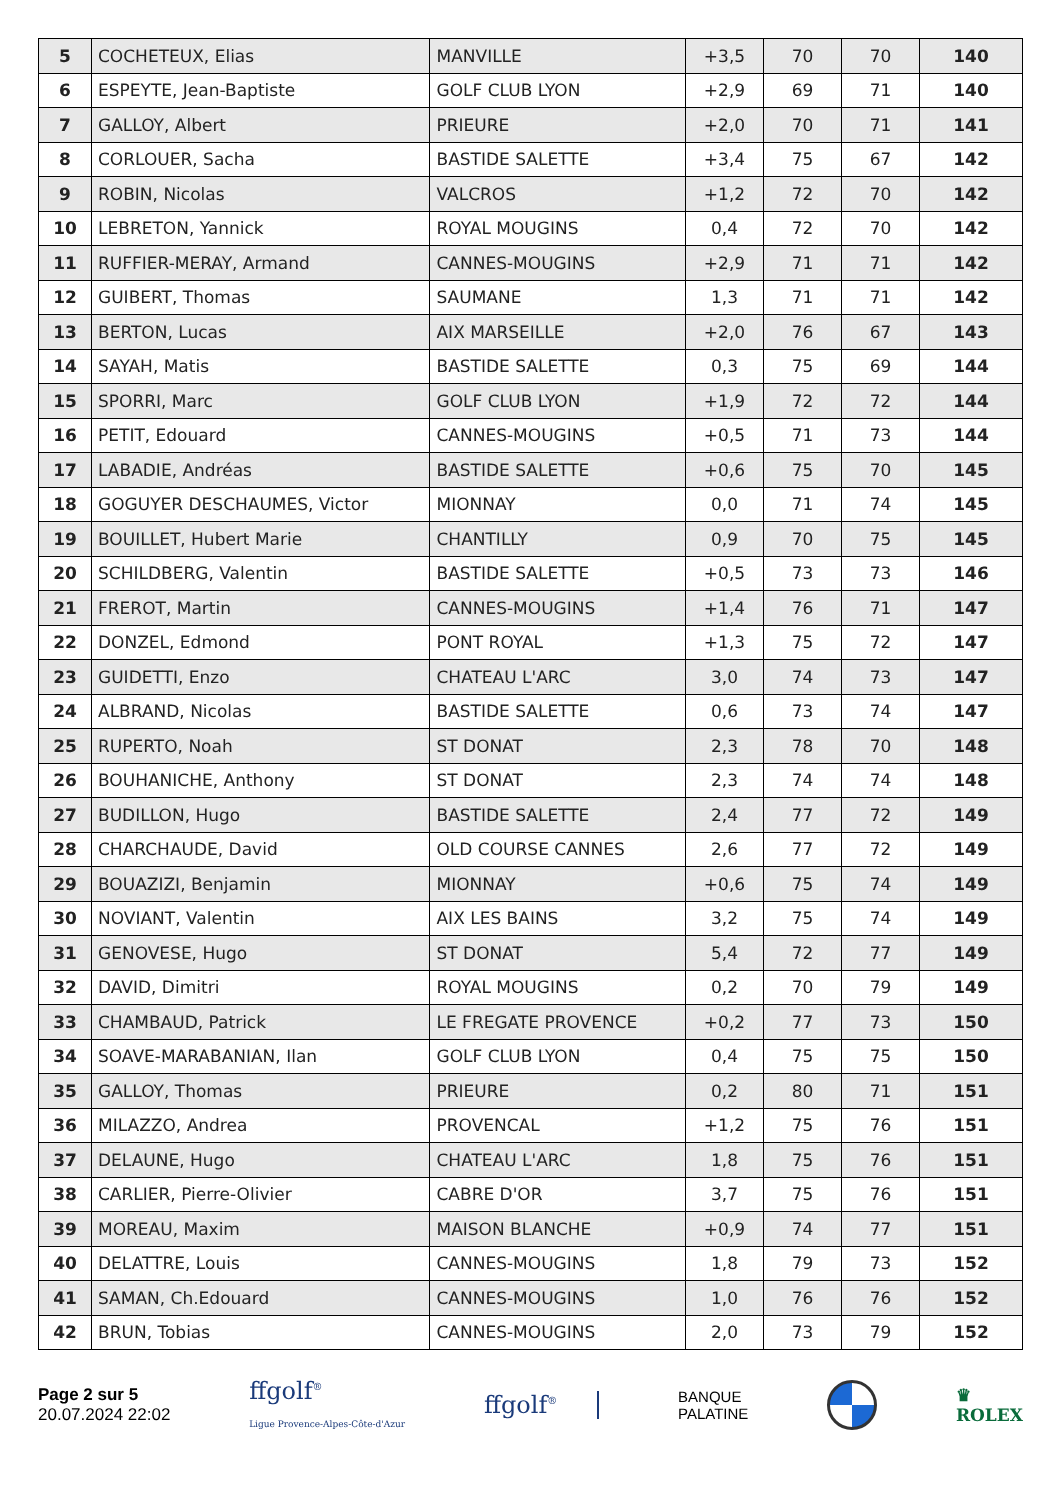| 5 | COCHETEUX, Elias | MANVILLE | +3,5 | 70 | 70 | 140 |
| 6 | ESPEYTE, Jean-Baptiste | GOLF CLUB LYON | +2,9 | 69 | 71 | 140 |
| 7 | GALLOY, Albert | PRIEURE | +2,0 | 70 | 71 | 141 |
| 8 | CORLOUER, Sacha | BASTIDE SALETTE | +3,4 | 75 | 67 | 142 |
| 9 | ROBIN, Nicolas | VALCROS | +1,2 | 72 | 70 | 142 |
| 10 | LEBRETON, Yannick | ROYAL MOUGINS | 0,4 | 72 | 70 | 142 |
| 11 | RUFFIER-MERAY, Armand | CANNES-MOUGINS | +2,9 | 71 | 71 | 142 |
| 12 | GUIBERT, Thomas | SAUMANE | 1,3 | 71 | 71 | 142 |
| 13 | BERTON, Lucas | AIX MARSEILLE | +2,0 | 76 | 67 | 143 |
| 14 | SAYAH, Matis | BASTIDE SALETTE | 0,3 | 75 | 69 | 144 |
| 15 | SPORRI, Marc | GOLF CLUB LYON | +1,9 | 72 | 72 | 144 |
| 16 | PETIT, Edouard | CANNES-MOUGINS | +0,5 | 71 | 73 | 144 |
| 17 | LABADIE, Andréas | BASTIDE SALETTE | +0,6 | 75 | 70 | 145 |
| 18 | GOGUYER DESCHAUMES, Victor | MIONNAY | 0,0 | 71 | 74 | 145 |
| 19 | BOUILLET, Hubert Marie | CHANTILLY | 0,9 | 70 | 75 | 145 |
| 20 | SCHILDBERG, Valentin | BASTIDE SALETTE | +0,5 | 73 | 73 | 146 |
| 21 | FREROT, Martin | CANNES-MOUGINS | +1,4 | 76 | 71 | 147 |
| 22 | DONZEL, Edmond | PONT ROYAL | +1,3 | 75 | 72 | 147 |
| 23 | GUIDETTI, Enzo | CHATEAU L'ARC | 3,0 | 74 | 73 | 147 |
| 24 | ALBRAND, Nicolas | BASTIDE SALETTE | 0,6 | 73 | 74 | 147 |
| 25 | RUPERTO, Noah | ST DONAT | 2,3 | 78 | 70 | 148 |
| 26 | BOUHANICHE, Anthony | ST DONAT | 2,3 | 74 | 74 | 148 |
| 27 | BUDILLON, Hugo | BASTIDE SALETTE | 2,4 | 77 | 72 | 149 |
| 28 | CHARCHAUDE, David | OLD COURSE CANNES | 2,6 | 77 | 72 | 149 |
| 29 | BOUAZIZI, Benjamin | MIONNAY | +0,6 | 75 | 74 | 149 |
| 30 | NOVIANT, Valentin | AIX LES BAINS | 3,2 | 75 | 74 | 149 |
| 31 | GENOVESE, Hugo | ST DONAT | 5,4 | 72 | 77 | 149 |
| 32 | DAVID, Dimitri | ROYAL MOUGINS | 0,2 | 70 | 79 | 149 |
| 33 | CHAMBAUD, Patrick | LE FREGATE PROVENCE | +0,2 | 77 | 73 | 150 |
| 34 | SOAVE-MARABANIAN, Ilan | GOLF CLUB LYON | 0,4 | 75 | 75 | 150 |
| 35 | GALLOY, Thomas | PRIEURE | 0,2 | 80 | 71 | 151 |
| 36 | MILAZZO, Andrea | PROVENCAL | +1,2 | 75 | 76 | 151 |
| 37 | DELAUNE, Hugo | CHATEAU L'ARC | 1,8 | 75 | 76 | 151 |
| 38 | CARLIER, Pierre-Olivier | CABRE D'OR | 3,7 | 75 | 76 | 151 |
| 39 | MOREAU, Maxim | MAISON BLANCHE | +0,9 | 74 | 77 | 151 |
| 40 | DELATTRE, Louis | CANNES-MOUGINS | 1,8 | 79 | 73 | 152 |
| 41 | SAMAN, Ch.Edouard | CANNES-MOUGINS | 1,0 | 76 | 76 | 152 |
| 42 | BRUN, Tobias | CANNES-MOUGINS | 2,0 | 73 | 79 | 152 |
Page 2 sur 5
20.07.2024 22:02
ffgolf<sup>®</sup>
Ligue Provence-Alpes-Côte-d'Azur
ffgolf<sup>®</sup>
BANQUE
PALATINE
♛
ROLEX